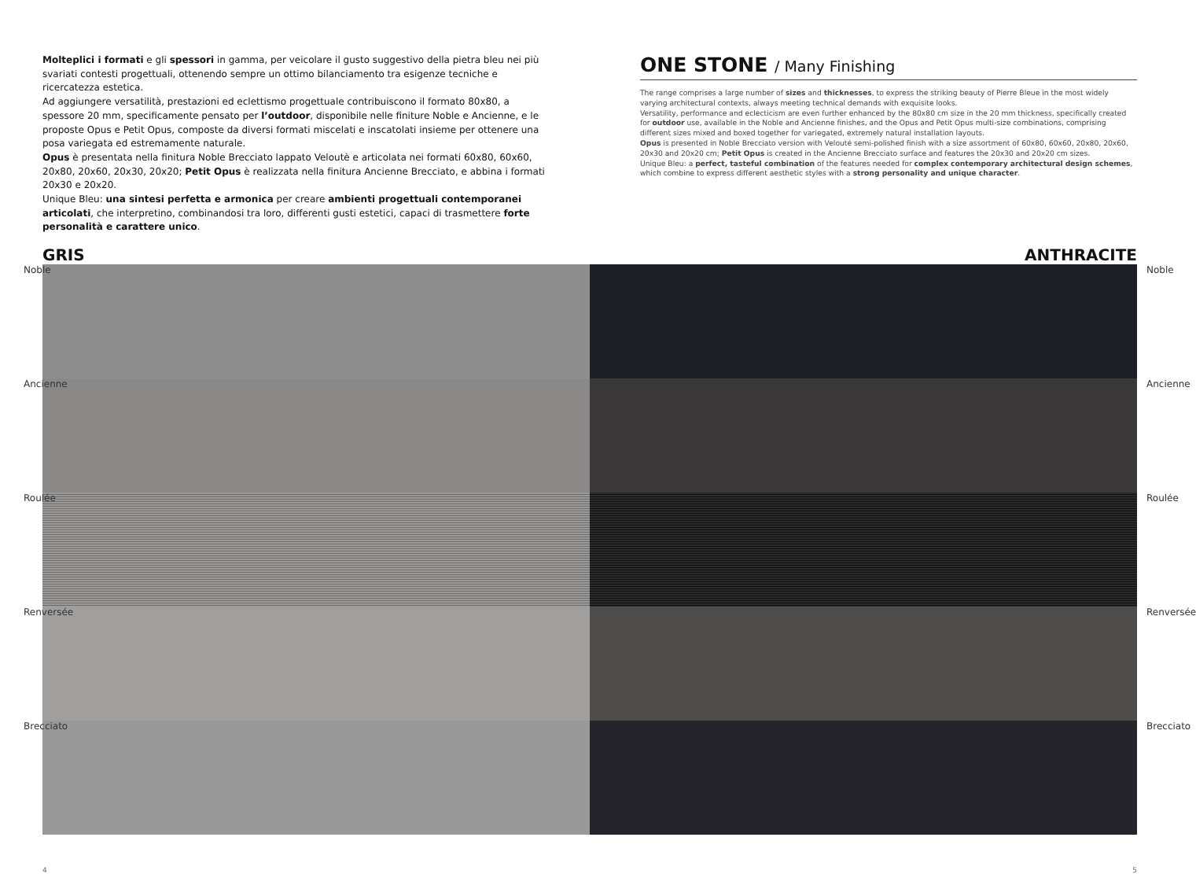Molteplici i formati e gli spessori in gamma, per veicolare il gusto suggestivo della pietra bleu nei più svariati contesti progettuali, ottenendo sempre un ottimo bilanciamento tra esigenze tecniche e ricercatezza estetica.
Ad aggiungere versatilità, prestazioni ed eclettismo progettuale contribuiscono il formato 80x80, a spessore 20 mm, specificamente pensato per l’outdoor, disponibile nelle finiture Noble e Ancienne, e le proposte Opus e Petit Opus, composte da diversi formati miscelati e inscatolati insieme per ottenere una posa variegata ed estremamente naturale.
Opus è presentata nella finitura Noble Brecciato lappato Veloutè e articolata nei formati 60x80, 60x60, 20x80, 20x60, 20x30, 20x20; Petit Opus è realizzata nella finitura Ancienne Brecciato, e abbina i formati 20x30 e 20x20.
Unique Bleu: una sintesi perfetta e armonica per creare ambienti progettuali contemporanei articolati, che interpretino, combinandosi tra loro, differenti gusti estetici, capaci di trasmettere forte personalità e carattere unico.
ONE STONE / Many Finishing
The range comprises a large number of sizes and thicknesses, to express the striking beauty of Pierre Bleue in the most widely varying architectural contexts, always meeting technical demands with exquisite looks.
Versatility, performance and eclecticism are even further enhanced by the 80x80 cm size in the 20 mm thickness, specifically created for outdoor use, available in the Noble and Ancienne finishes, and the Opus and Petit Opus multi-size combinations, comprising different sizes mixed and boxed together for variegated, extremely natural installation layouts.
Opus is presented in Noble Brecciato version with Velouté semi-polished finish with a size assortment of 60x80, 60x60, 20x80, 20x60, 20x30 and 20x20 cm; Petit Opus is created in the Ancienne Brecciato surface and features the 20x30 and 20x20 cm sizes.
Unique Bleu: a perfect, tasteful combination of the features needed for complex contemporary architectural design schemes, which combine to express different aesthetic styles with a strong personality and unique character.
GRIS ANTHRACITE
Noble
Ancienne
Roulée
Renversée
Brecciato
Noble
Ancienne
Roulée
Renversée
Brecciato
4 5